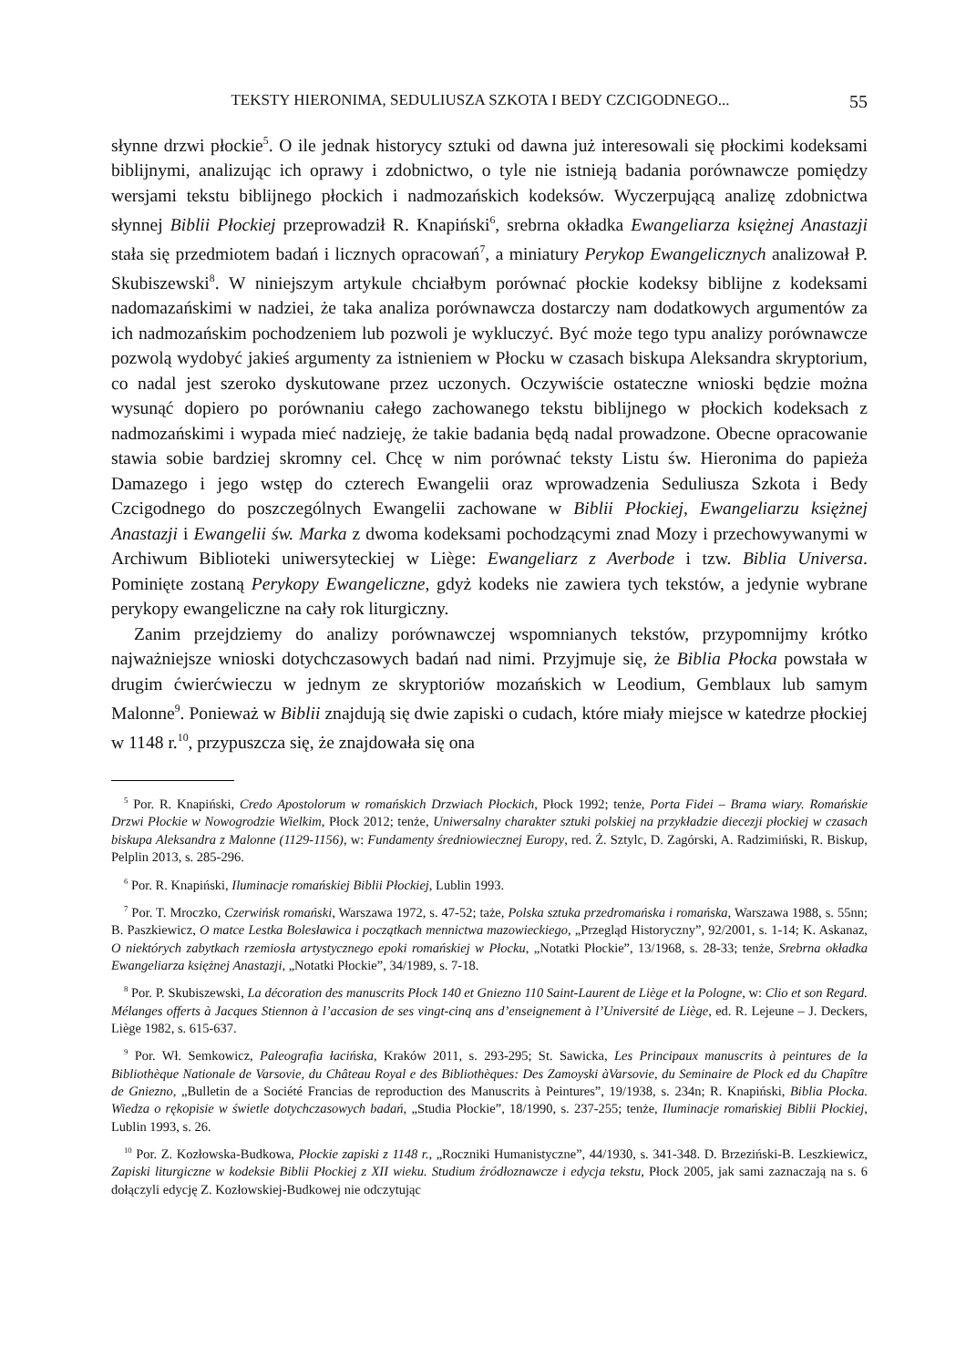TEKSTY HIERONIMA, SEDULIUSZA SZKOTA I BEDY CZCIGODNEGO... 55
słynne drzwi płockie<sup>5</sup>. O ile jednak historycy sztuki od dawna już interesowali się płockimi kodeksami biblijnymi, analizując ich oprawy i zdobnictwo, o tyle nie istnieją badania porównawcze pomiędzy wersjami tekstu biblijnego płockich i nadmozańskich kodeksów. Wyczerpującą analizę zdobnictwa słynnej Biblii Płockiej przeprowadził R. Knapiński<sup>6</sup>, srebrna okładka Ewangeliarza księżnej Anastazji stała się przedmiotem badań i licznych opracowań<sup>7</sup>, a miniatury Perykop Ewangelicznych analizował P. Skubiszewski<sup>8</sup>. W niniejszym artykule chciałbym porównać płockie kodeksy biblijne z kodeksami nadomazańskimi w nadziei, że taka analiza porównawcza dostarczy nam dodatkowych argumentów za ich nadmozańskim pochodzeniem lub pozwoli je wykluczyć. Być może tego typu analizy porównawcze pozwolą wydobyć jakieś argumenty za istnieniem w Płocku w czasach biskupa Aleksandra skryptorium, co nadal jest szeroko dyskutowane przez uczonych. Oczywiście ostateczne wnioski będzie można wysunąć dopiero po porównaniu całego zachowanego tekstu biblijnego w płockich kodeksach z nadmozańskimi i wypada mieć nadzieję, że takie badania będą nadal prowadzone. Obecne opracowanie stawia sobie bardziej skromny cel. Chcę w nim porównać teksty Listu św. Hieronima do papieża Damazego i jego wstęp do czterech Ewangelii oraz wprowadzenia Seduliusza Szkota i Bedy Czcigodnego do poszczególnych Ewangelii zachowane w Biblii Płockiej, Ewangeliarzu księżnej Anastazji i Ewangelii św. Marka z dwoma kodeksami pochodzącymi znad Mozy i przechowywanymi w Archiwum Biblioteki uniwersyteckiej w Liège: Ewangeliarz z Averbode i tzw. Biblia Universa. Pominięte zostaną Perykopy Ewangeliczne, gdyż kodeks nie zawiera tych tekstów, a jedynie wybrane perykopy ewangeliczne na cały rok liturgiczny.
Zanim przejdziemy do analizy porównawczej wspomnianych tekstów, przypomnijmy krótko najważniejsze wnioski dotychczasowych badań nad nimi. Przyjmuje się, że Biblia Płocka powstała w drugim ćwierćwieczu w jednym ze skryptoriów mozańskich w Leodium, Gemblaux lub samym Malonne<sup>9</sup>. Ponieważ w Biblii znajdują się dwie zapiski o cudach, które miały miejsce w katedrze płockiej w 1148 r.<sup>10</sup>, przypuszcza się, że znajdowała się ona
<sup>5</sup> Por. R. Knapiński, Credo Apostolorum w romańskich Drzwiach Płockich, Płock 1992; tenże, Porta Fidei – Brama wiary. Romańskie Drzwi Płockie w Nowogrodzie Wielkim, Płock 2012; tenże, Uniwersalny charakter sztuki polskiej na przykładzie diecezji płockiej w czasach biskupa Aleksandra z Malonne (1129-1156), w: Fundamenty średniowiecznej Europy, red. Ż. Sztylc, D. Zagórski, A. Radzimiński, R. Biskup, Pelplin 2013, s. 285-296.
<sup>6</sup> Por. R. Knapiński, Iluminacje romańskiej Biblii Płockiej, Lublin 1993.
<sup>7</sup> Por. T. Mroczko, Czerwińsk romański, Warszawa 1972, s. 47-52; taże, Polska sztuka przedromańska i romańska, Warszawa 1988, s. 55nn; B. Paszkiewicz, O matce Lestka Bolesławica i początkach mennictwa mazowieckiego, „Przegląd Historyczny”, 92/2001, s. 1-14; K. Askanaz, O niektórych zabytkach rzemiosła artystycznego epoki romańskiej w Płocku, „Notatki Płockie”, 13/1968, s. 28-33; tenże, Srebrna okładka Ewangeliarza księżnej Anastazji, „Notatki Płockie”, 34/1989, s. 7-18.
<sup>8</sup> Por. P. Skubiszewski, La décoration des manuscrits Płock 140 et Gniezno 110 Saint-Laurent de Liège et la Pologne, w: Clio et son Regard. Mélanges offerts à Jacques Stiennon à l’accasion de ses vingt-cinq ans d’enseignement à l’Université de Liège, ed. R. Lejeune – J. Deckers, Liège 1982, s. 615-637.
<sup>9</sup> Por. Wł. Semkowicz, Paleografia łacińska, Kraków 2011, s. 293-295; St. Sawicka, Les Principaux manuscrits à peintures de la Bibliothèque Nationale de Varsovie, du Château Royal e des Bibliothèques: Des Zamoyski àVarsovie, du Seminaire de Plock ed du Chapître de Gniezno, „Bulletin de a Société Francias de reproduction des Manuscrits à Peintures”, 19/1938, s. 234n; R. Knapiński, Biblia Płocka. Wiedza o rękopisie w świetle dotychczasowych badań, „Studia Płockie”, 18/1990, s. 237-255; tenże, Iluminacje romańskiej Biblii Płockiej, Lublin 1993, s. 26.
<sup>10</sup> Por. Z. Kozłowska-Budkowa, Płockie zapiski z 1148 r., „Roczniki Humanistyczne”, 44/1930, s. 341-348. D. Brzeziński-B. Leszkiewicz, Zapiski liturgiczne w kodeksie Biblii Płockiej z XII wieku. Studium źródłoznawcze i edycja tekstu, Płock 2005, jak sami zaznaczają na s. 6 dołączyli edycję Z. Kozłowskiej-Budkowej nie odczytując